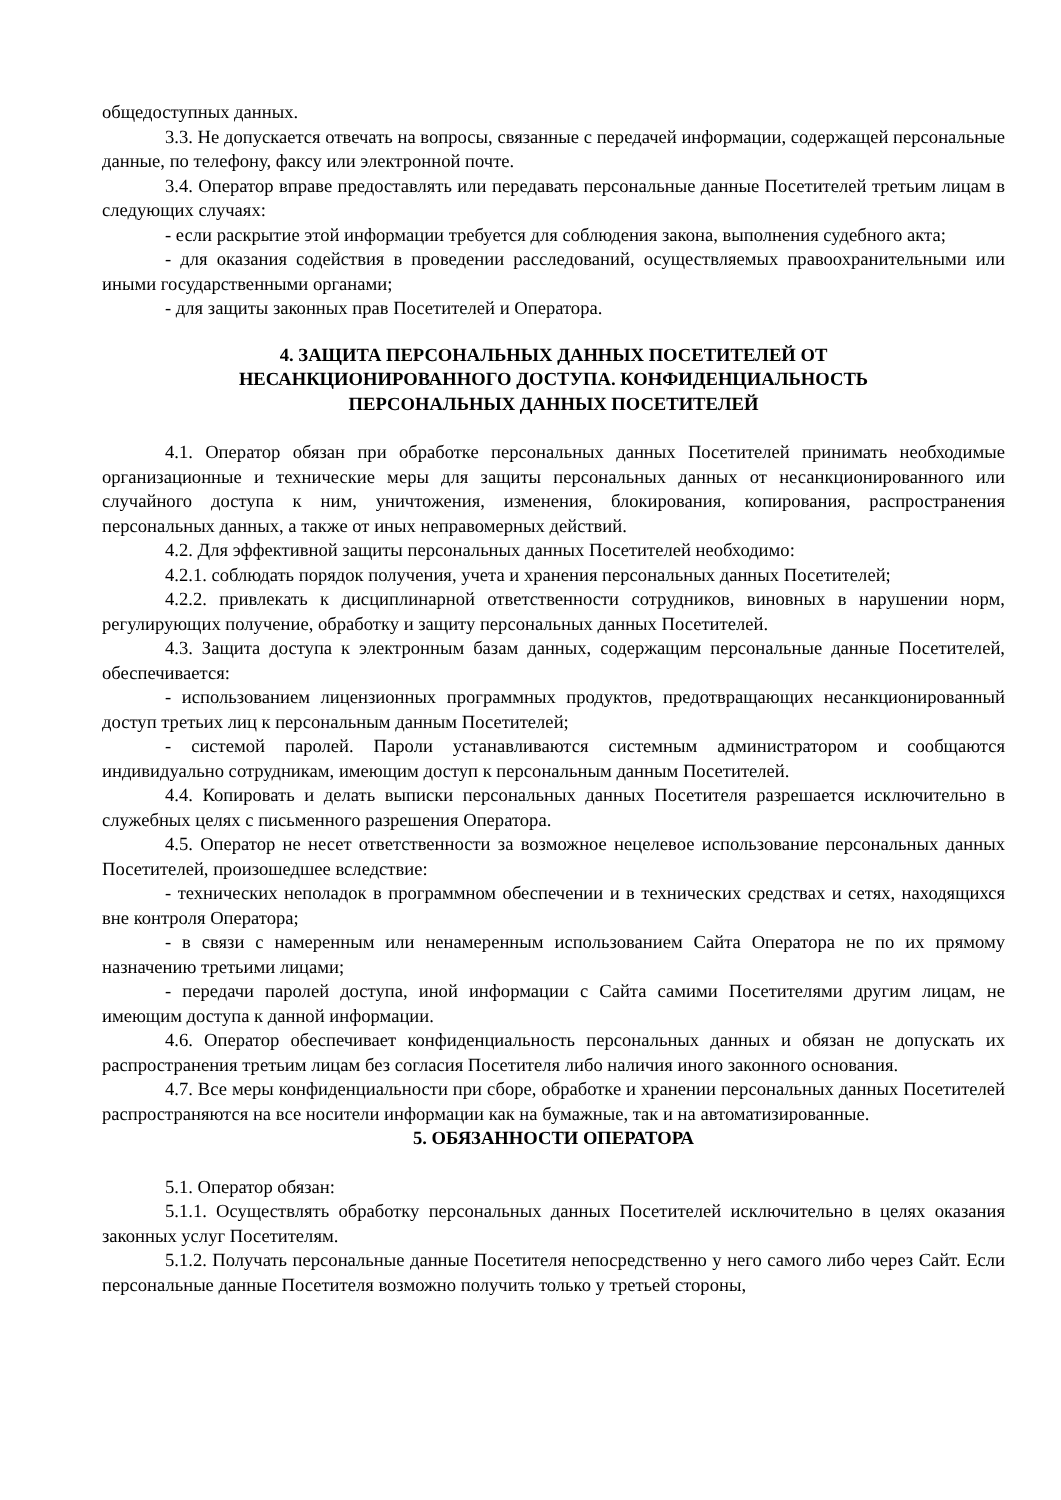общедоступных данных.
3.3. Не допускается отвечать на вопросы, связанные с передачей информации, содержащей персональные данные, по телефону, факсу или электронной почте.
3.4. Оператор вправе предоставлять или передавать персональные данные Посетителей третьим лицам в следующих случаях:
- если раскрытие этой информации требуется для соблюдения закона, выполнения судебного акта;
- для оказания содействия в проведении расследований, осуществляемых правоохранительными или иными государственными органами;
- для защиты законных прав Посетителей и Оператора.
4. ЗАЩИТА ПЕРСОНАЛЬНЫХ ДАННЫХ ПОСЕТИТЕЛЕЙ ОТ
НЕСАНКЦИОНИРОВАННОГО ДОСТУПА. КОНФИДЕНЦИАЛЬНОСТЬ
ПЕРСОНАЛЬНЫХ ДАННЫХ ПОСЕТИТЕЛЕЙ
4.1. Оператор обязан при обработке персональных данных Посетителей принимать необходимые организационные и технические меры для защиты персональных данных от несанкционированного или случайного доступа к ним, уничтожения, изменения, блокирования, копирования, распространения персональных данных, а также от иных неправомерных действий.
4.2. Для эффективной защиты персональных данных Посетителей необходимо:
4.2.1. соблюдать порядок получения, учета и хранения персональных данных Посетителей;
4.2.2. привлекать к дисциплинарной ответственности сотрудников, виновных в нарушении норм, регулирующих получение, обработку и защиту персональных данных Посетителей.
4.3. Защита доступа к электронным базам данных, содержащим персональные данные Посетителей, обеспечивается:
- использованием лицензионных программных продуктов, предотвращающих несанкционированный доступ третьих лиц к персональным данным Посетителей;
- системой паролей. Пароли устанавливаются системным администратором и сообщаются индивидуально сотрудникам, имеющим доступ к персональным данным Посетителей.
4.4. Копировать и делать выписки персональных данных Посетителя разрешается исключительно в служебных целях с письменного разрешения Оператора.
4.5. Оператор не несет ответственности за возможное нецелевое использование персональных данных Посетителей, произошедшее вследствие:
- технических неполадок в программном обеспечении и в технических средствах и сетях, находящихся вне контроля Оператора;
- в связи с намеренным или ненамеренным использованием Сайта Оператора не по их прямому назначению третьими лицами;
- передачи паролей доступа, иной информации с Сайта самими Посетителями другим лицам, не имеющим доступа к данной информации.
4.6. Оператор обеспечивает конфиденциальность персональных данных и обязан не допускать их распространения третьим лицам без согласия Посетителя либо наличия иного законного основания.
4.7. Все меры конфиденциальности при сборе, обработке и хранении персональных данных Посетителей распространяются на все носители информации как на бумажные, так и на автоматизированные.
5. ОБЯЗАННОСТИ ОПЕРАТОРА
5.1. Оператор обязан:
5.1.1. Осуществлять обработку персональных данных Посетителей исключительно в целях оказания законных услуг Посетителям.
5.1.2. Получать персональные данные Посетителя непосредственно у него самого либо через Сайт. Если персональные данные Посетителя возможно получить только у третьей стороны,